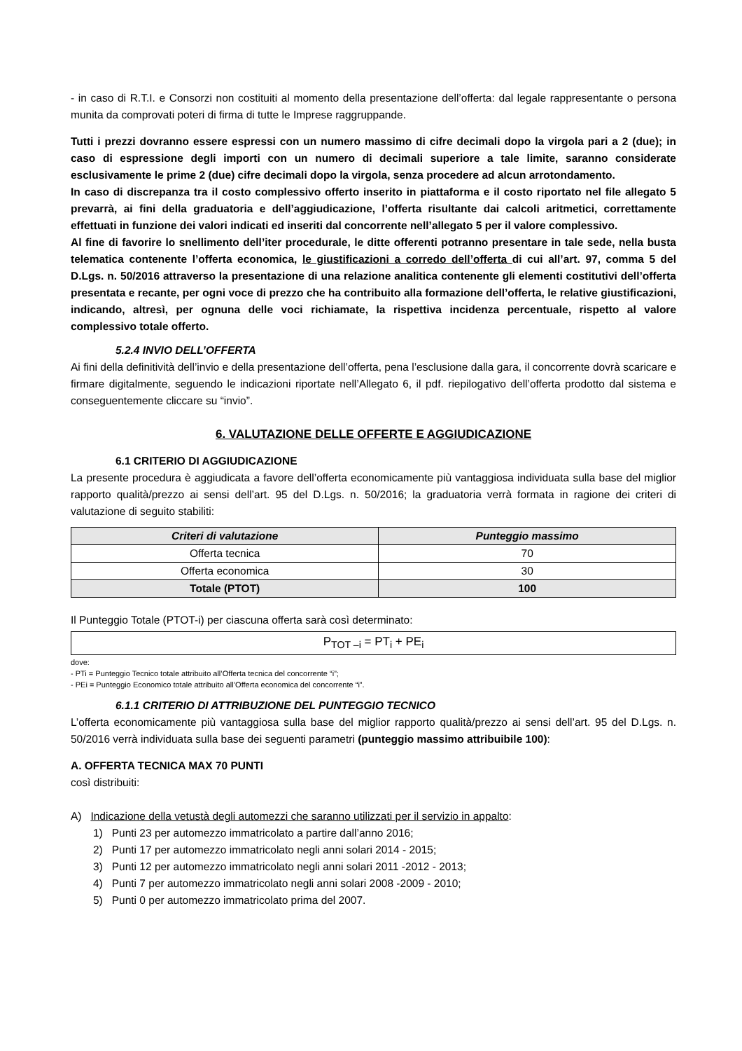- in caso di R.T.I. e Consorzi non costituiti al momento della presentazione dell’offerta: dal legale rappresentante o persona munita da comprovati poteri di firma di tutte le Imprese raggruppande.
Tutti i prezzi dovranno essere espressi con un numero massimo di cifre decimali dopo la virgola pari a 2 (due); in caso di espressione degli importi con un numero di decimali superiore a tale limite, saranno considerate esclusivamente le prime 2 (due) cifre decimali dopo la virgola, senza procedere ad alcun arrotondamento.
In caso di discrepanza tra il costo complessivo offerto inserito in piattaforma e il costo riportato nel file allegato 5 prevarrà, ai fini della graduatoria e dell’aggiudicazione, l’offerta risultante dai calcoli aritmetici, correttamente effettuati in funzione dei valori indicati ed inseriti dal concorrente nell’allegato 5 per il valore complessivo.
Al fine di favorire lo snellimento dell’iter procedurale, le ditte offerenti potranno presentare in tale sede, nella busta telematica contenente l’offerta economica, le giustificazioni a corredo dell’offerta di cui all’art. 97, comma 5 del D.Lgs. n. 50/2016 attraverso la presentazione di una relazione analitica contenente gli elementi costitutivi dell’offerta presentata e recante, per ogni voce di prezzo che ha contribuito alla formazione dell’offerta, le relative giustificazioni, indicando, altresì, per ognuna delle voci richiamate, la rispettiva incidenza percentuale, rispetto al valore complessivo totale offerto.
5.2.4 INVIO DELL’OFFERTA
Ai fini della definitività dell’invio e della presentazione dell’offerta, pena l’esclusione dalla gara, il concorrente dovrà scaricare e firmare digitalmente, seguendo le indicazioni riportate nell’Allegato 6, il pdf. riepilogativo dell’offerta prodotto dal sistema e conseguentemente cliccare su “invio”.
6. VALUTAZIONE DELLE OFFERTE E AGGIUDICAZIONE
6.1 CRITERIO DI AGGIUDICAZIONE
La presente procedura è aggiudicata a favore dell’offerta economicamente più vantaggiosa individuata sulla base del miglior rapporto qualità/prezzo ai sensi dell’art. 95 del D.Lgs. n. 50/2016; la graduatoria verrà formata in ragione dei criteri di valutazione di seguito stabiliti:
| Criteri di valutazione | Punteggio massimo |
| --- | --- |
| Offerta tecnica | 70 |
| Offerta economica | 30 |
| Totale (PTOT) | 100 |
Il Punteggio Totale (PTOT-i) per ciascuna offerta sarà così determinato:
P<sub>TOT –i</sub> = PT<sub>i</sub> + PE<sub>i</sub>
dove:
- PTi = Punteggio Tecnico totale attribuito all’Offerta tecnica del concorrente “i”;
- PEi = Punteggio Economico totale attribuito all’Offerta economica del concorrente “i”.
6.1.1 CRITERIO DI ATTRIBUZIONE DEL PUNTEGGIO TECNICO
L’offerta economicamente più vantaggiosa sulla base del miglior rapporto qualità/prezzo ai sensi dell’art. 95 del D.Lgs. n. 50/2016 verrà individuata sulla base dei seguenti parametri (punteggio massimo attribuibile 100):
A. OFFERTA TECNICA MAX 70 PUNTI
così distribuiti:
A) Indicazione della vetustà degli automezzi che saranno utilizzati per il servizio in appalto:
1) Punti 23 per automezzo immatricolato a partire dall’anno 2016;
2) Punti 17 per automezzo immatricolato negli anni solari 2014 - 2015;
3) Punti 12 per automezzo immatricolato negli anni solari 2011 -2012 - 2013;
4) Punti 7 per automezzo immatricolato negli anni solari 2008 -2009 - 2010;
5) Punti 0 per automezzo immatricolato prima del 2007.